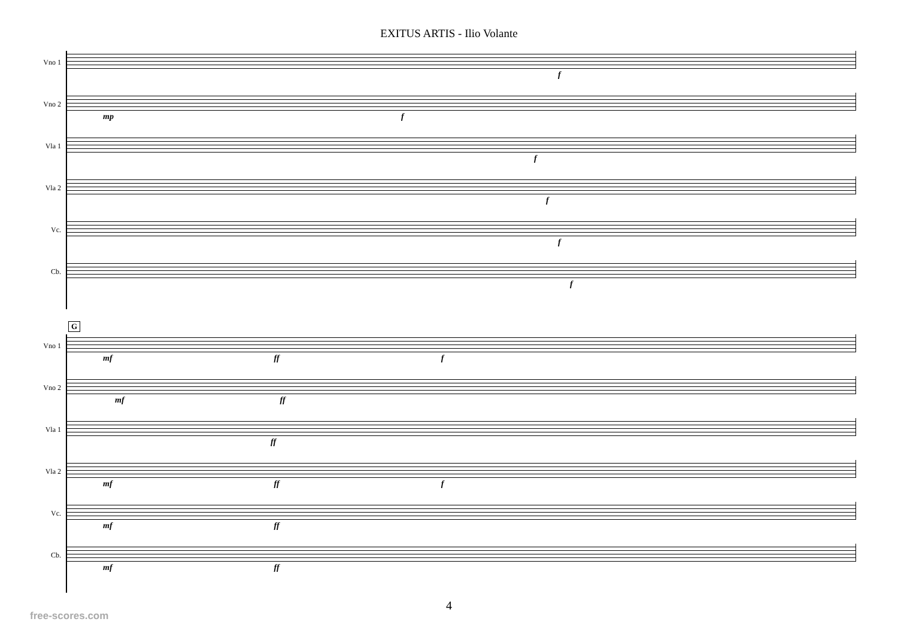EXITUS ARTIS - Ilio Volante
Vno 1
Vno 2
Vla 1
Vla 2
Vc.
Cb.
f
mp f
f
f
f
f
G
Vno 1
Vno 2
Vla 1
Vla 2
Vc.
Cb.
mf ff f
mf ff
ff
mf ff f
mf ff
mf ff
4
free-scores.com